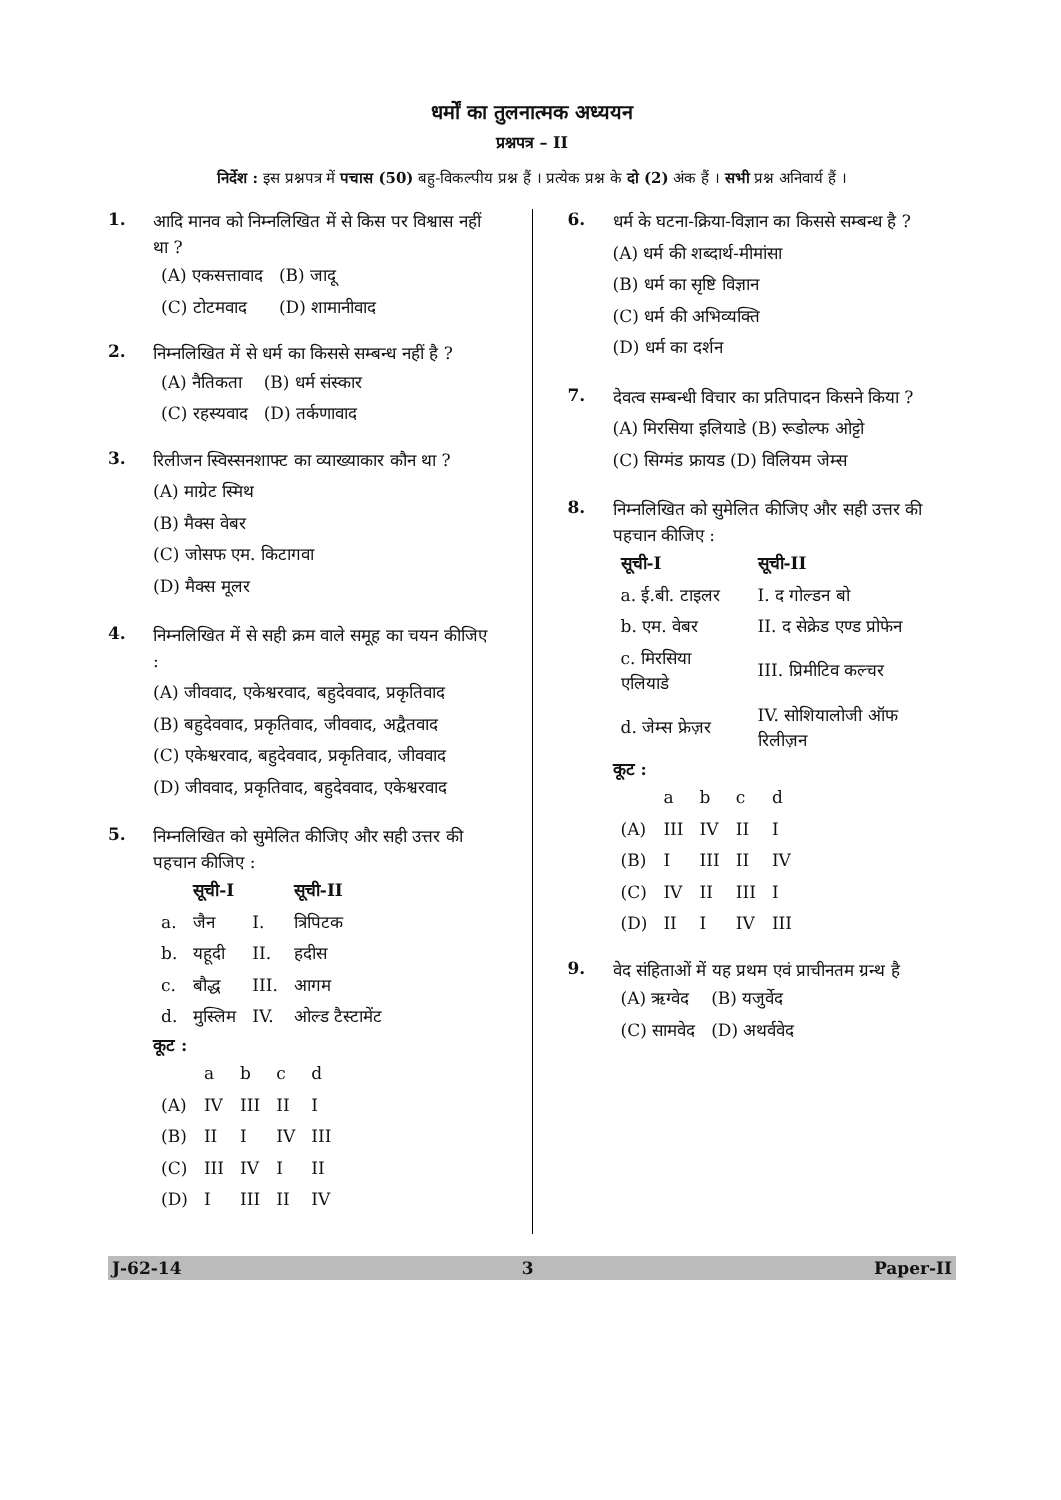धर्मों का तुलनात्मक अध्ययन
प्रश्नपत्र – II
निर्देश : इस प्रश्नपत्र में पचास (50) बहु-विकल्पीय प्रश्न हैं । प्रत्येक प्रश्न के दो (2) अंक हैं । सभी प्रश्न अनिवार्य हैं ।
1.
आदि मानव को निम्नलिखित में से किस पर विश्वास नहीं था ?
| (A) एकसत्तावाद | (B) जादू |
| (C) टोटमवाद | (D) शामानीवाद |
2.
निम्नलिखित में से धर्म का किससे सम्बन्ध नहीं है ?
| (A) नैतिकता | (B) धर्म संस्कार |
| (C) रहस्यवाद | (D) तर्कणावाद |
3.
रिलीजन स्विस्सनशाफ्ट का व्याख्याकार कौन था ?
(A) माग्रेट स्मिथ
(B) मैक्स वेबर
(C) जोसफ एम. किटागवा
(D) मैक्स मूलर
4.
निम्नलिखित में से सही क्रम वाले समूह का चयन कीजिए :
(A) जीववाद, एकेश्वरवाद, बहुदेववाद, प्रकृतिवाद
(B) बहुदेववाद, प्रकृतिवाद, जीववाद, अद्वैतवाद
(C) एकेश्वरवाद, बहुदेववाद, प्रकृतिवाद, जीववाद
(D) जीववाद, प्रकृतिवाद, बहुदेववाद, एकेश्वरवाद
5.
निम्नलिखित को सुमेलित कीजिए और सही उत्तर की पहचान कीजिए :
| | सूची-I | | सूची-II |
| --- | --- | --- | --- |
| a. | जैन | I. | त्रिपिटक |
| b. | यहूदी | II. | हदीस |
| c. | बौद्ध | III. | आगम |
| d. | मुस्लिम | IV. | ओल्ड टैस्टामेंट |
कूट :
| | a | b | c | d |
| (A) | IV | III | II | I |
| (B) | II | I | IV | III |
| (C) | III | IV | I | II |
| (D) | I | III | II | IV |
6.
धर्म के घटना-क्रिया-विज्ञान का किससे सम्बन्ध है ?
(A) धर्म की शब्दार्थ-मीमांसा
(B) धर्म का सृष्टि विज्ञान
(C) धर्म की अभिव्यक्ति
(D) धर्म का दर्शन
7.
देवत्व सम्बन्धी विचार का प्रतिपादन किसने किया ?
(A) मिरसिया इलियाडे (B) रूडोल्फ ओट्टो
(C) सिग्मंड फ्रायड (D) विलियम जेम्स
8.
निम्नलिखित को सुमेलित कीजिए और सही उत्तर की पहचान कीजिए :
| सूची-I | सूची-II |
| --- | --- |
| a. ई.बी. टाइलर | I. द गोल्डन बो |
| b. एम. वेबर | II. द सेक्रेड एण्ड प्रोफेन |
| c. मिरसिया एलियाडे | III. प्रिमीटिव कल्चर |
| d. जेम्स फ्रेज़र | IV. सोशियालोजी ऑफ रिलीज़न |
कूट :
| | a | b | c | d |
| (A) | III | IV | II | I |
| (B) | I | III | II | IV |
| (C) | IV | II | III | I |
| (D) | II | I | IV | III |
9.
वेद संहिताओं में यह प्रथम एवं प्राचीनतम ग्रन्थ है
| (A) ऋग्वेद | (B) यजुर्वेद |
| (C) सामवेद | (D) अथर्ववेद |
J-62-14 3 Paper-II